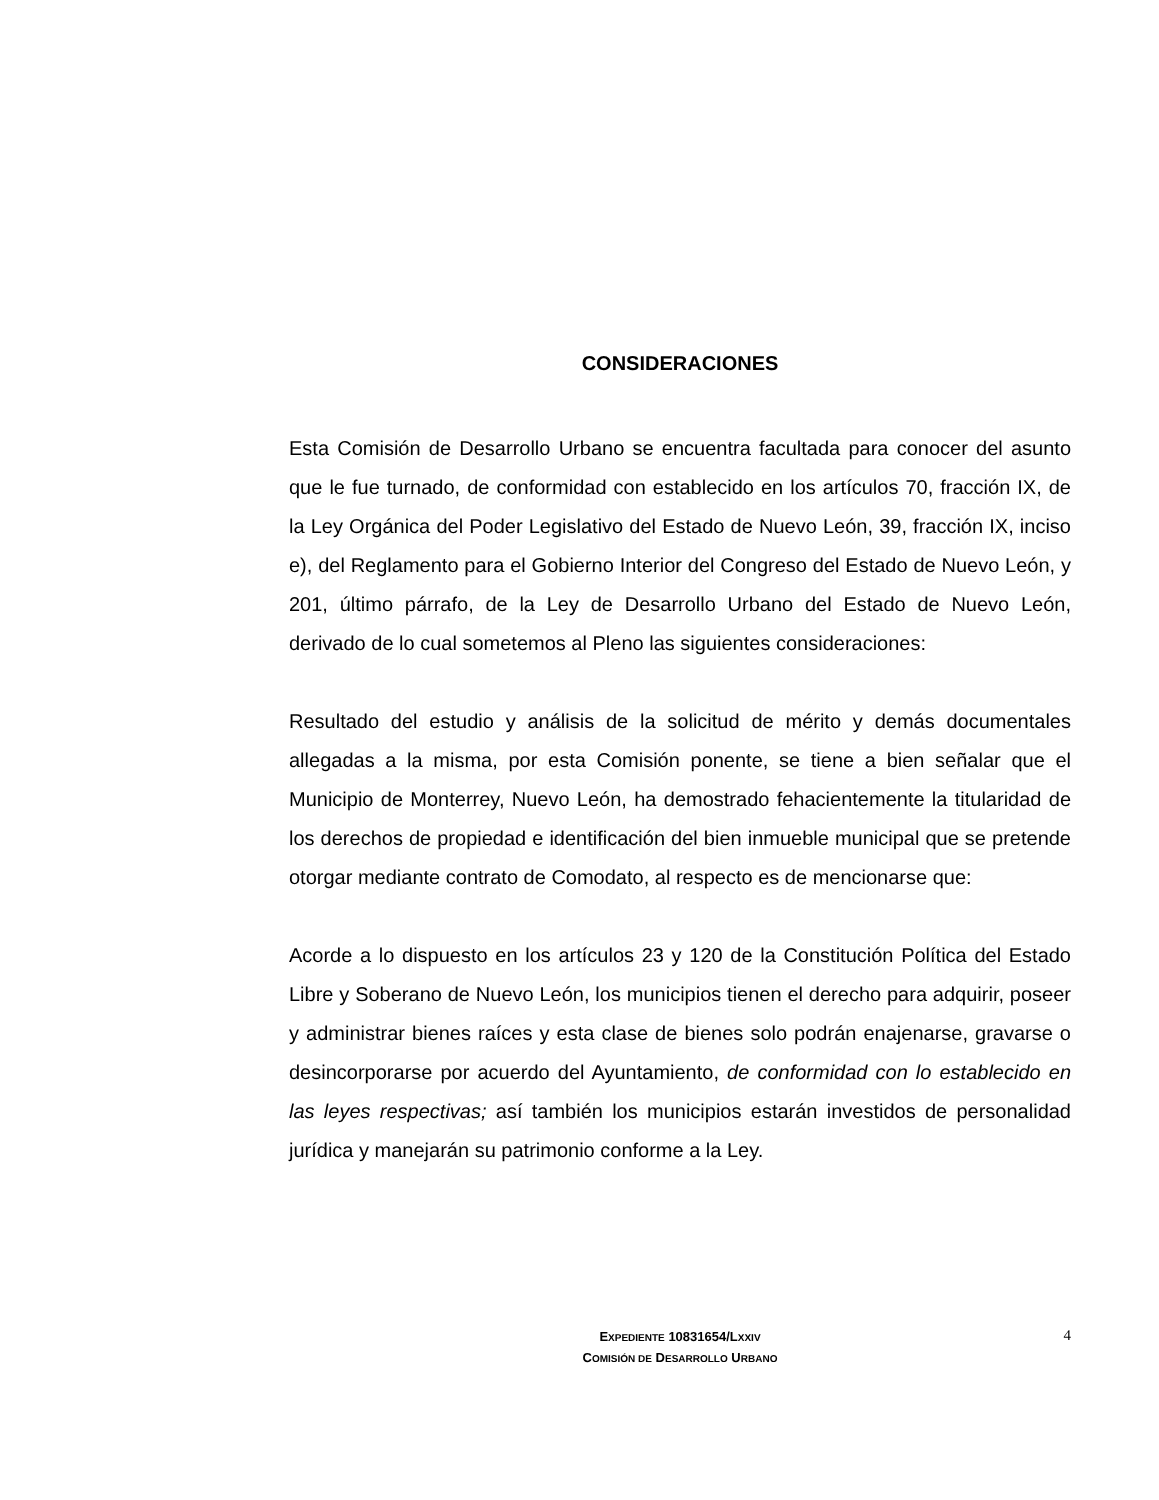CONSIDERACIONES
Esta Comisión de Desarrollo Urbano se encuentra facultada para conocer del asunto que le fue turnado, de conformidad con establecido en los artículos 70, fracción IX, de la Ley Orgánica del Poder Legislativo del Estado de Nuevo León, 39, fracción IX, inciso e), del Reglamento para el Gobierno Interior del Congreso del Estado de Nuevo León, y 201, último párrafo, de la Ley de Desarrollo Urbano del Estado de Nuevo León, derivado de lo cual sometemos al Pleno las siguientes consideraciones:
Resultado del estudio y análisis de la solicitud de mérito y demás documentales allegadas a la misma, por esta Comisión ponente, se tiene a bien señalar que el Municipio de Monterrey, Nuevo León, ha demostrado fehacientemente la titularidad de los derechos de propiedad e identificación del bien inmueble municipal que se pretende otorgar mediante contrato de Comodato, al respecto es de mencionarse que:
Acorde a lo dispuesto en los artículos 23 y 120 de la Constitución Política del Estado Libre y Soberano de Nuevo León, los municipios tienen el derecho para adquirir, poseer y administrar bienes raíces y esta clase de bienes solo podrán enajenarse, gravarse o desincorporarse por acuerdo del Ayuntamiento, de conformidad con lo establecido en las leyes respectivas; así también los municipios estarán investidos de personalidad jurídica y manejarán su patrimonio conforme a la Ley.
EXPEDIENTE 10831654/LXXIV
COMISIÓN DE DESARROLLO URBANO
4